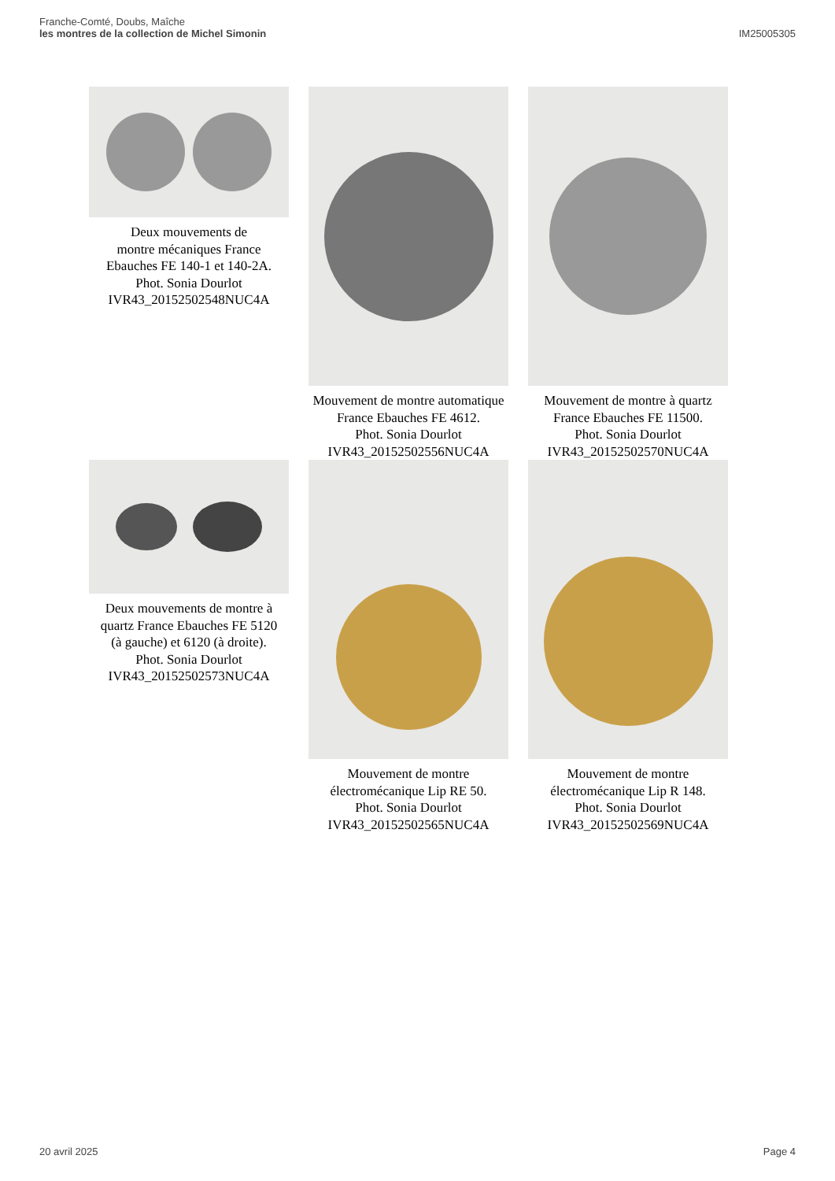Franche-Comté, Doubs, Maîche
les montres de la collection de Michel Simonin
IM25005305
Deux mouvements de
montre mécaniques France
Ebauches FE 140-1 et 140-2A.
Phot. Sonia Dourlot
IVR43_20152502548NUC4A
Mouvement de montre automatique
France Ebauches FE 4612.
Phot. Sonia Dourlot
IVR43_20152502556NUC4A
Mouvement de montre à quartz
France Ebauches FE 11500.
Phot. Sonia Dourlot
IVR43_20152502570NUC4A
Deux mouvements de montre à
quartz France Ebauches FE 5120
(à gauche) et 6120 (à droite).
Phot. Sonia Dourlot
IVR43_20152502573NUC4A
Mouvement de montre
électromécanique Lip RE 50.
Phot. Sonia Dourlot
IVR43_20152502565NUC4A
Mouvement de montre
électromécanique Lip R 148.
Phot. Sonia Dourlot
IVR43_20152502569NUC4A
20 avril 2025 Page 4